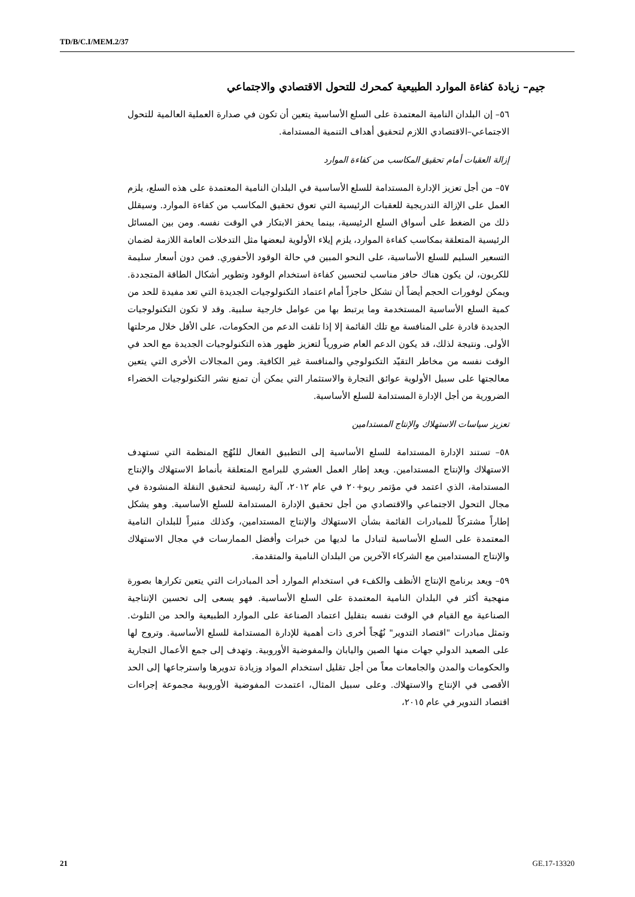TD/B/C.I/MEM.2/37
جيم– زيادة كفاءة الموارد الطبيعية كمحرك للتحول الاقتصادي والاجتماعي
٥٦– إن البلدان النامية المعتمدة على السلع الأساسية يتعين أن تكون في صدارة العملية العالمية للتحول الاجتماعي–الاقتصادي اللازم لتحقيق أهداف التنمية المستدامة.
إزالة العقبات أمام تحقيق المكاسب من كفاءة الموارد
٥٧– من أجل تعزيز الإدارة المستدامة للسلع الأساسية في البلدان النامية المعتمدة على هذه السلع، يلزم العمل على الإزالة التدريجية للعقبات الرئيسية التي تعوق تحقيق المكاسب من كفاءة الموارد. وسيقلل ذلك من الضغط على أسواق السلع الرئيسية، بينما يحفز الابتكار في الوقت نفسه. ومن بين المسائل الرئيسية المتعلقة بمكاسب كفاءة الموارد، يلزم إيلاء الأولوية لبعضها مثل التدخلات العامة اللازمة لضمان التسعير السليم للسلع الأساسية، على النحو المبين في حالة الوقود الأحفوري. فمن دون أسعار سليمة للكربون، لن يكون هناك حافز مناسب لتحسين كفاءة استخدام الوقود وتطوير أشكال الطاقة المتجددة. ويمكن لوفورات الحجم أيضاً أن تشكل حاجزاً أمام اعتماد التكنولوجيات الجديدة التي تعد مفيدة للحد من كمية السلع الأساسية المستخدمة وما يرتبط بها من عوامل خارجية سلبية. وقد لا تكون التكنولوجيات الجديدة قادرة على المنافسة مع تلك القائمة إلا إذا تلقت الدعم من الحكومات، على الأقل خلال مرحلتها الأولى. ونتيجة لذلك، قد يكون الدعم العام ضرورياً لتعزيز ظهور هذه التكنولوجيات الجديدة مع الحد في الوقت نفسه من مخاطر التقيّد التكنولوجي والمنافسة غير الكافية. ومن المجالات الأخرى التي يتعين معالجتها على سبيل الأولوية عوائق التجارة والاستثمار التي يمكن أن تمنع نشر التكنولوجيات الخضراء الضرورية من أجل الإدارة المستدامة للسلع الأساسية.
تعزيز سياسات الاستهلاك والإنتاج المستدامين
٥٨– تستند الإدارة المستدامة للسلع الأساسية إلى التطبيق الفعال للنُهُج المنظمة التي تستهدف الاستهلاك والإنتاج المستدامين. ويعد إطار العمل العشري للبرامج المتعلقة بأنماط الاستهلاك والإنتاج المستدامة، الذي اعتمد في مؤتمر ريو+٢٠ في عام ٢٠١٢، آلية رئيسية لتحقيق النقلة المنشودة في مجال التحول الاجتماعي والاقتصادي من أجل تحقيق الإدارة المستدامة للسلع الأساسية. وهو يشكل إطاراً مشتركاً للمبادرات القائمة بشأن الاستهلاك والإنتاج المستدامين، وكذلك منبراً للبلدان النامية المعتمدة على السلع الأساسية لتبادل ما لديها من خبرات وأفضل الممارسات في مجال الاستهلاك والإنتاج المستدامين مع الشركاء الآخرين من البلدان النامية والمتقدمة.
٥٩– ويعد برنامج الإنتاج الأنظف والكفء في استخدام الموارد أحد المبادرات التي يتعين تكرارها بصورة منهجية أكثر في البلدان النامية المعتمدة على السلع الأساسية. فهو يسعى إلى تحسين الإنتاجية الصناعية مع القيام في الوقت نفسه بتقليل اعتماد الصناعة على الموارد الطبيعية والحد من التلوث. وتمثل مبادرات "اقتصاد التدوير" نُهُجاً أخرى ذات أهمية للإدارة المستدامة للسلع الأساسية. وتروج لها على الصعيد الدولي جهات منها الصين واليابان والمفوضية الأوروبية. وتهدف إلى جمع الأعمال التجارية والحكومات والمدن والجامعات معاً من أجل تقليل استخدام المواد وزيادة تدويرها واسترجاعها إلى الحد الأقصى في الإنتاج والاستهلاك. وعلى سبيل المثال، اعتمدت المفوضية الأوروبية مجموعة إجراءات اقتصاد التدوير في عام ٢٠١٥،
21 GE.17-13320